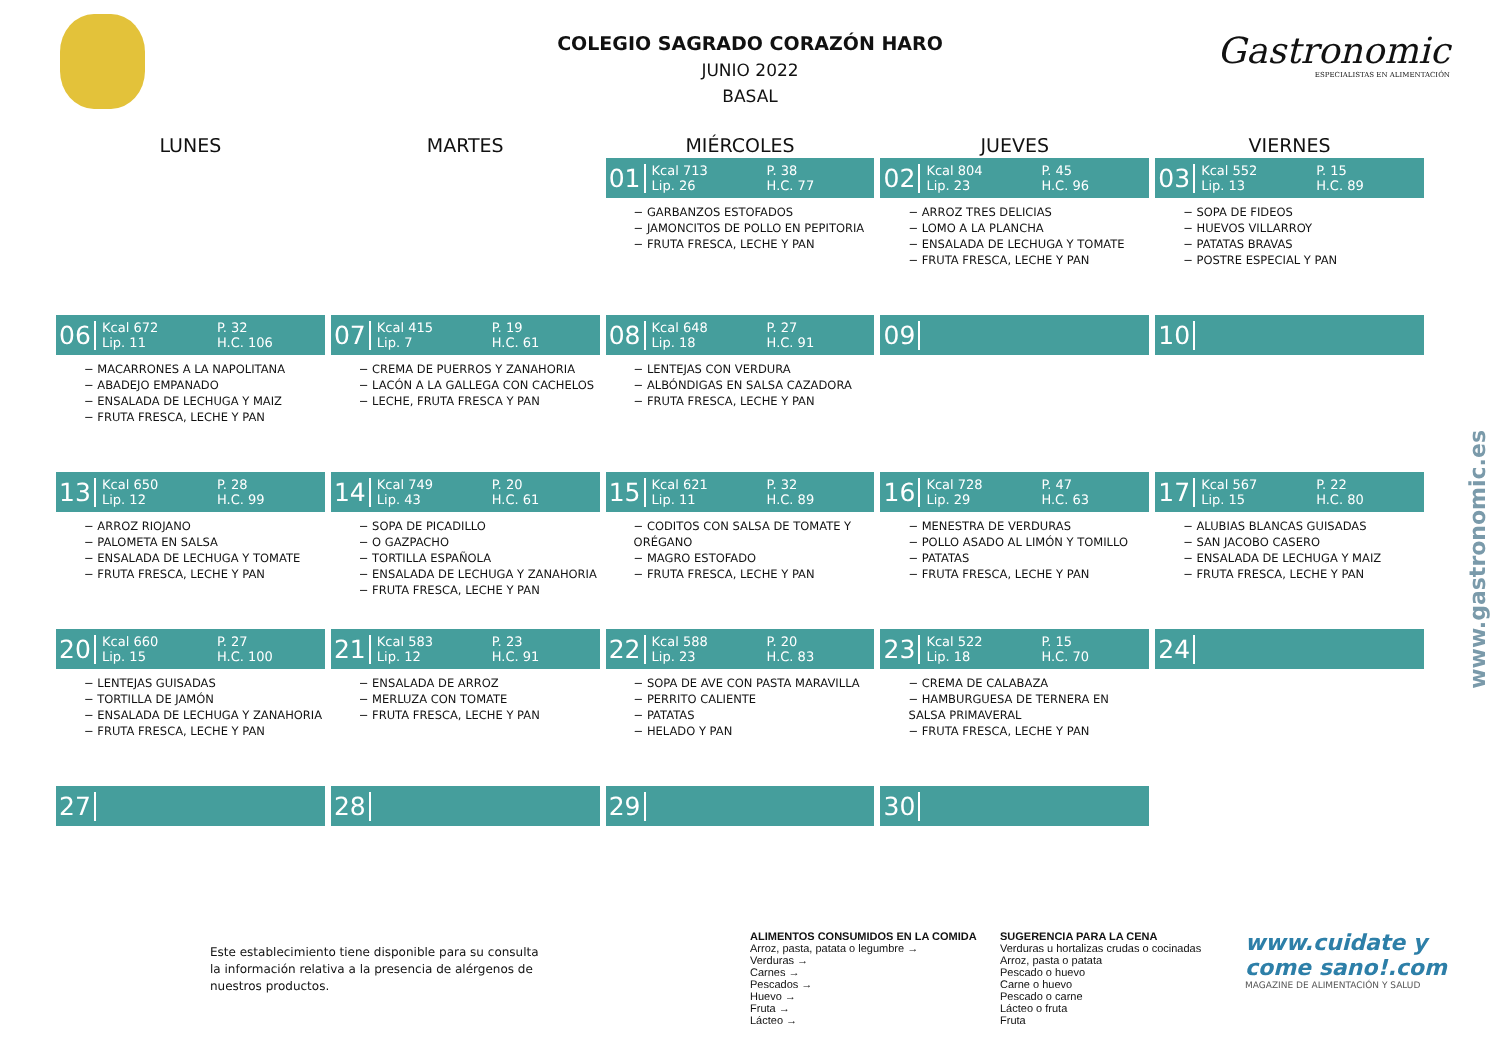Gastronomic
ESPECIALISTAS EN ALIMENTACIÓN
www.gastronomic.es
COLEGIO SAGRADO CORAZÓN HARO
JUNIO 2022
BASAL
| LUNES | MARTES | MIÉRCOLES | JUEVES | VIERNES |
| --- | --- | --- | --- | --- |
| | | 01 Kcal 713 P. 38 Lip. 26 H.C. 77 − GARBANZOS ESTOFADOS − JAMONCITOS DE POLLO EN PEPITORIA − FRUTA FRESCA, LECHE Y PAN | 02 Kcal 804 P. 45 Lip. 23 H.C. 96 − ARROZ TRES DELICIAS − LOMO A LA PLANCHA − ENSALADA DE LECHUGA Y TOMATE − FRUTA FRESCA, LECHE Y PAN | 03 Kcal 552 P. 15 Lip. 13 H.C. 89 − SOPA DE FIDEOS − HUEVOS VILLARROY − PATATAS BRAVAS − POSTRE ESPECIAL Y PAN |
| 06 Kcal 672 P. 32 Lip. 11 H.C. 106 − MACARRONES A LA NAPOLITANA − ABADEJO EMPANADO − ENSALADA DE LECHUGA Y MAIZ − FRUTA FRESCA, LECHE Y PAN | 07 Kcal 415 P. 19 Lip. 7 H.C. 61 − CREMA DE PUERROS Y ZANAHORIA − LACÓN A LA GALLEGA CON CACHELOS − LECHE, FRUTA FRESCA Y PAN | 08 Kcal 648 P. 27 Lip. 18 H.C. 91 − LENTEJAS CON VERDURA − ALBÓNDIGAS EN SALSA CAZADORA − FRUTA FRESCA, LECHE Y PAN | 09 | 10 |
| 13 Kcal 650 P. 28 Lip. 12 H.C. 99 − ARROZ RIOJANO − PALOMETA EN SALSA − ENSALADA DE LECHUGA Y TOMATE − FRUTA FRESCA, LECHE Y PAN | 14 Kcal 749 P. 20 Lip. 43 H.C. 61 − SOPA DE PICADILLO − O GAZPACHO − TORTILLA ESPAÑOLA − ENSALADA DE LECHUGA Y ZANAHORIA − FRUTA FRESCA, LECHE Y PAN | 15 Kcal 621 P. 32 Lip. 11 H.C. 89 − CODITOS CON SALSA DE TOMATE Y ORÉGANO − MAGRO ESTOFADO − FRUTA FRESCA, LECHE Y PAN | 16 Kcal 728 P. 47 Lip. 29 H.C. 63 − MENESTRA DE VERDURAS − POLLO ASADO AL LIMÓN Y TOMILLO − PATATAS − FRUTA FRESCA, LECHE Y PAN | 17 Kcal 567 P. 22 Lip. 15 H.C. 80 − ALUBIAS BLANCAS GUISADAS − SAN JACOBO CASERO − ENSALADA DE LECHUGA Y MAIZ − FRUTA FRESCA, LECHE Y PAN |
| 20 Kcal 660 P. 27 Lip. 15 H.C. 100 − LENTEJAS GUISADAS − TORTILLA DE JAMÓN − ENSALADA DE LECHUGA Y ZANAHORIA − FRUTA FRESCA, LECHE Y PAN | 21 Kcal 583 P. 23 Lip. 12 H.C. 91 − ENSALADA DE ARROZ − MERLUZA CON TOMATE − FRUTA FRESCA, LECHE Y PAN | 22 Kcal 588 P. 20 Lip. 23 H.C. 83 − SOPA DE AVE CON PASTA MARAVILLA − PERRITO CALIENTE − PATATAS − HELADO Y PAN | 23 Kcal 522 P. 15 Lip. 18 H.C. 70 − CREMA DE CALABAZA − HAMBURGUESA DE TERNERA EN SALSA PRIMAVERAL − FRUTA FRESCA, LECHE Y PAN | 24 |
| 27 | 28 | 29 | 30 | |
Este establecimiento tiene disponible para su consulta la información relativa a la presencia de alérgenos de nuestros productos.
ALIMENTOS CONSUMIDOS EN LA COMIDA SUGERENCIA PARA LA CENA
Arroz, pasta, patata o legumbre → Verduras u hortalizas crudas o cocinadas
Verduras → Arroz, pasta o patata
Carnes → Pescado o huevo
Pescados → Carne o huevo
Huevo → Pescado o carne
Fruta → Lácteo o fruta
Lácteo → Fruta
www.cuidate y come sano!.com
MAGAZINE DE ALIMENTACIÓN Y SALUD